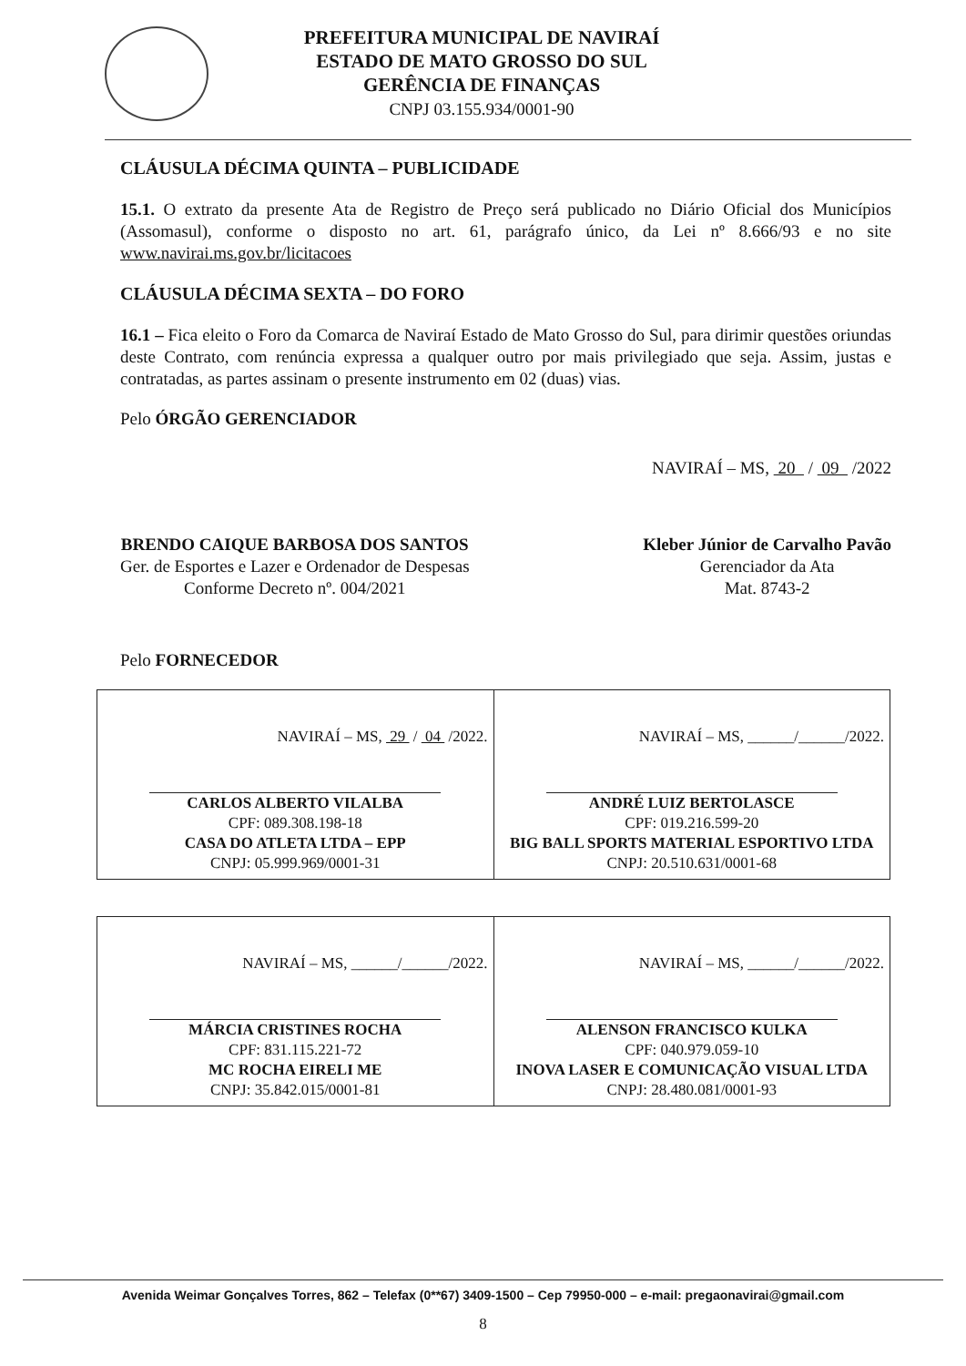PREFEITURA MUNICIPAL DE NAVIRAÍ
ESTADO DE MATO GROSSO DO SUL
GERÊNCIA DE FINANÇAS
CNPJ 03.155.934/0001-90
CLÁUSULA DÉCIMA QUINTA – PUBLICIDADE
15.1. O extrato da presente Ata de Registro de Preço será publicado no Diário Oficial dos Municípios (Assomasul), conforme o disposto no art. 61, parágrafo único, da Lei nº 8.666/93 e no site www.navirai.ms.gov.br/licitacoes
CLÁUSULA DÉCIMA SEXTA – DO FORO
16.1 – Fica eleito o Foro da Comarca de Naviraí Estado de Mato Grosso do Sul, para dirimir questões oriundas deste Contrato, com renúncia expressa a qualquer outro por mais privilegiado que seja. Assim, justas e contratadas, as partes assinam o presente instrumento em 02 (duas) vias.
Pelo ÓRGÃO GERENCIADOR
NAVIRAÍ – MS, 20 / 09 /2022
BRENDO CAIQUE BARBOSA DOS SANTOS
Ger. de Esportes e Lazer e Ordenador de Despesas
Conforme Decreto nº. 004/2021
Kleber Júnior de Carvalho Pavão
Gerenciador da Ata
Mat. 8743-2
Pelo FORNECEDOR
| NAVIRAÍ – MS, 29 / 04 /2022. CARLOS ALBERTO VILALBA CPF: 089.308.198-18 CASA DO ATLETA LTDA – EPP CNPJ: 05.999.969/0001-31 | NAVIRAÍ – MS, ______/______/2022. ANDRÉ LUIZ BERTOLASCE CPF: 019.216.599-20 BIG BALL SPORTS MATERIAL ESPORTIVO LTDA CNPJ: 20.510.631/0001-68 |
| NAVIRAÍ – MS, ______/______/2022. MÁRCIA CRISTINES ROCHA CPF: 831.115.221-72 MC ROCHA EIRELI ME CNPJ: 35.842.015/0001-81 | NAVIRAÍ – MS, ______/______/2022. ALENSON FRANCISCO KULKA CPF: 040.979.059-10 INOVA LASER E COMUNICAÇÃO VISUAL LTDA CNPJ: 28.480.081/0001-93 |
Avenida Weimar Gonçalves Torres, 862 – Telefax (0**67) 3409-1500 – Cep 79950-000 – e-mail: pregaonavirai@gmail.com
8